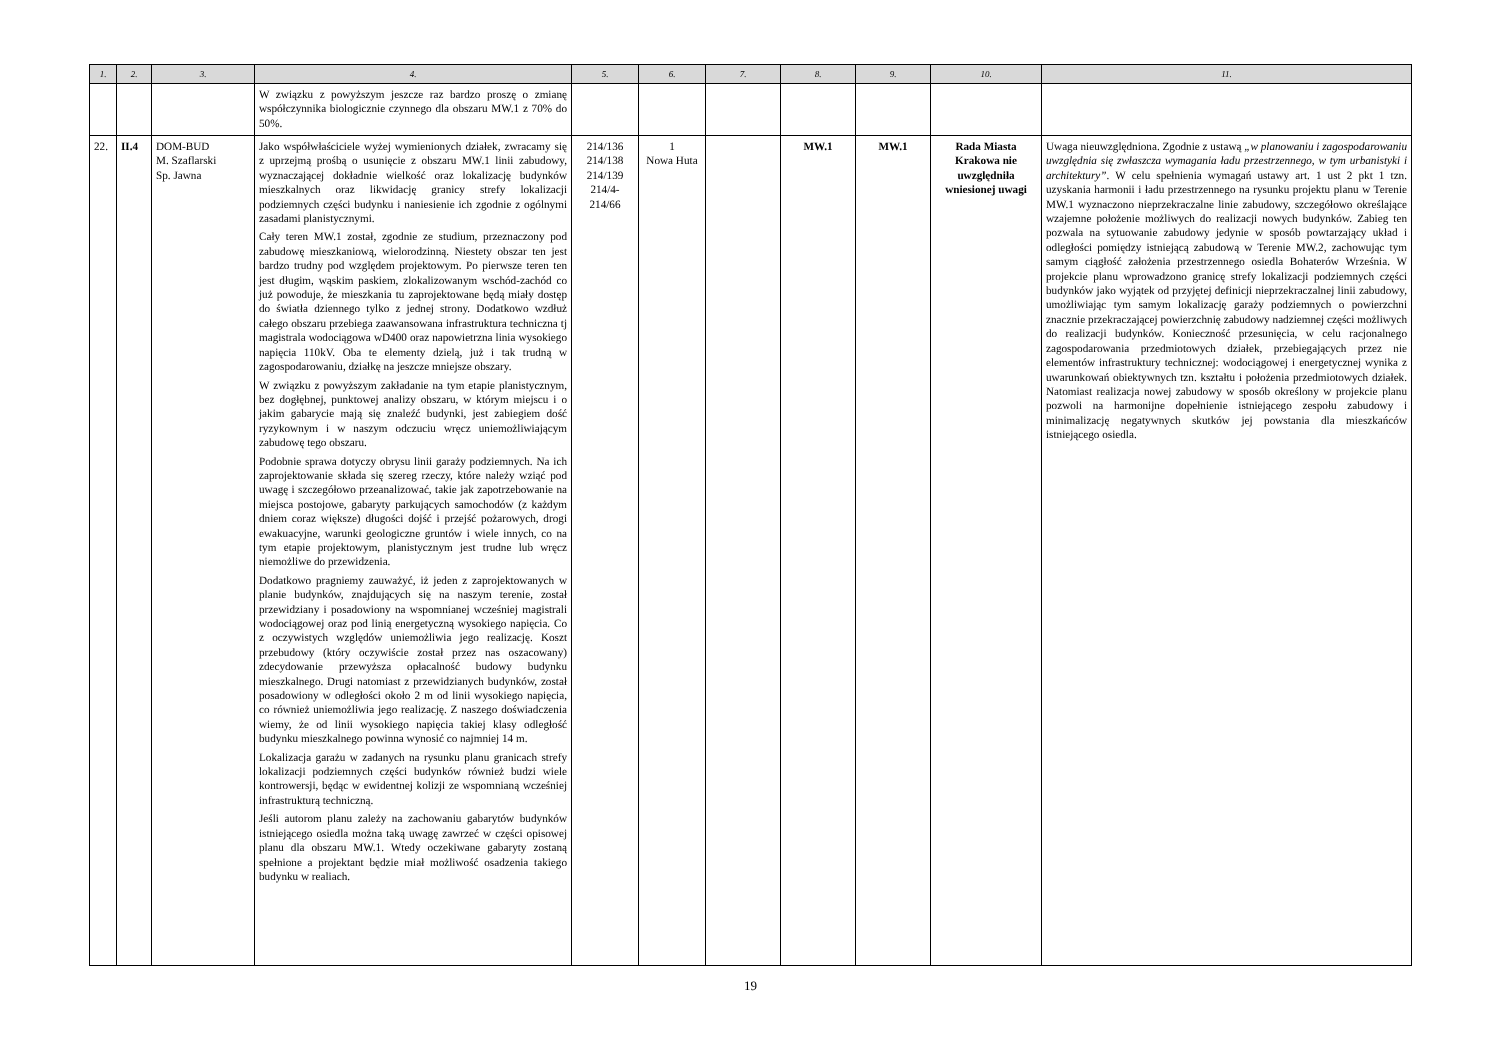| 1. | 2. | 3. | 4. | 5. | 6. | 7. | 8. | 9. | 10. | 11. |
| --- | --- | --- | --- | --- | --- | --- | --- | --- | --- | --- |
| | | | W związku z powyższym jeszcze raz bardzo proszę o zmianę współczynnika biologicznie czynnego dla obszaru MW.1 z 70% do 50%. | | | | | | | |
| 22. | II.4 | DOM-BUD M. Szaflarski Sp. Jawna | Jako współwłaściciele wyżej wymienionych działek, zwracamy się z uprzejmą prośbą o usunięcie z obszaru MW.1 linii zabudowy, wyznaczającej dokładnie wielkość oraz lokalizację budynków mieszkalnych oraz likwidację granicy strefy lokalizacji podziemnych części budynku i naniesienie ich zgodnie z ogólnymi zasadami planistycznymi. Cały teren MW.1 został, zgodnie ze studium, przeznaczony pod zabudowę mieszkaniową, wielorodzinną. Niestety obszar ten jest bardzo trudny pod względem projektowym. Po pierwsze teren ten jest długim, wąskim paskiem, zlokalizowanym wschód-zachód co już powoduje, że mieszkania tu zaprojektowane będą miały dostęp do światła dziennego tylko z jednej strony. Dodatkowo wzdłuż całego obszaru przebiega zaawansowana infrastruktura techniczna tj magistrala wodociągowa wD400 oraz napowietrzna linia wysokiego napięcia 110kV. Oba te elementy dzielą, już i tak trudną w zagospodarowaniu, działkę na jeszcze mniejsze obszary. W związku z powyższym zakładanie na tym etapie planistycznym, bez dogłębnej, punktowej analizy obszaru, w którym miejscu i o jakim gabarycie mają się znaleźć budynki, jest zabiegiem dość ryzykownym i w naszym odczuciu wręcz uniemożliwiającym zabudowę tego obszaru. Podobnie sprawa dotyczy obrysu linii garaży podziemnych. Na ich zaprojektowanie składa się szereg rzeczy, które należy wziąć pod uwagę i szczegółowo przeanalizować, takie jak zapotrzebowanie na miejsca postojowe, gabaryty parkujących samochodów (z każdym dniem coraz większe) długości dojść i przejść pożarowych, drogi ewakuacyjne, warunki geologiczne gruntów i wiele innych, co na tym etapie projektowym, planistycznym jest trudne lub wręcz niemożliwe do przewidzenia. Dodatkowo pragniemy zauważyć, iż jeden z zaprojektowanych w planie budynków, znajdujących się na naszym terenie, został przewidziany i posadowiony na wspomnianej wcześniej magistrali wodociągowej oraz pod linią energetyczną wysokiego napięcia. Co z oczywistych względów uniemożliwia jego realizację. Koszt przebudowy (który oczywiście został przez nas oszacowany) zdecydowanie przewyższa opłacalność budowy budynku mieszkalnego. Drugi natomiast z przewidzianych budynków, został posadowiony w odległości około 2 m od linii wysokiego napięcia, co również uniemożliwia jego realizację. Z naszego doświadczenia wiemy, że od linii wysokiego napięcia takiej klasy odległość budynku mieszkalnego powinna wynosić co najmniej 14 m. Lokalizacja garażu w zadanych na rysunku planu granicach strefy lokalizacji podziemnych części budynków również budzi wiele kontrowersji, będąc w ewidentnej kolizji ze wspomnianą wcześniej infrastrukturą techniczną. Jeśli autorom planu zależy na zachowaniu gabarytów budynków istniejącego osiedla można taką uwagę zawrzeć w części opisowej planu dla obszaru MW.1. Wtedy oczekiwane gabaryty zostaną spełnione a projektant będzie miał możliwość osadzenia takiego budynku w realiach. | 214/136 214/138 214/139 214/4- 214/66 | 1 Nowa Huta | | MW.1 | MW.1 | Rada Miasta Krakowa nie uwzględniła wniesionej uwagi | Uwaga nieuwzględniona. Zgodnie z ustawą „w planowaniu i zagospodarowaniu uwzględnia się zwłaszcza wymagania ładu przestrzennego, w tym urbanistyki i architektury” . W celu spełnienia wymagań ustawy art. 1 ust 2 pkt 1 tzn. uzyskania harmonii i ładu przestrzennego na rysunku projektu planu w Terenie MW.1 wyznaczono nieprzekraczalne linie zabudowy, szczegółowo określające wzajemne położenie możliwych do realizacji nowych budynków. Zabieg ten pozwala na sytuowanie zabudowy jedynie w sposób powtarzający układ i odległości pomiędzy istniejącą zabudową w Terenie MW.2, zachowując tym samym ciągłość założenia przestrzennego osiedla Bohaterów Września. W projekcie planu wprowadzono granicę strefy lokalizacji podziemnych części budynków jako wyjątek od przyjętej definicji nieprzekraczalnej linii zabudowy, umożliwiając tym samym lokalizację garaży podziemnych o powierzchni znacznie przekraczającej powierzchnię zabudowy nadziemnej części możliwych do realizacji budynków. Konieczność przesunięcia, w celu racjonalnego zagospodarowania przedmiotowych działek, przebiegających przez nie elementów infrastruktury technicznej: wodociągowej i energetycznej wynika z uwarunkowań obiektywnych tzn. kształtu i położenia przedmiotowych działek. Natomiast realizacja nowej zabudowy w sposób określony w projekcie planu pozwoli na harmonijne dopełnienie istniejącego zespołu zabudowy i minimalizację negatywnych skutków jej powstania dla mieszkańców istniejącego osiedla. |
19